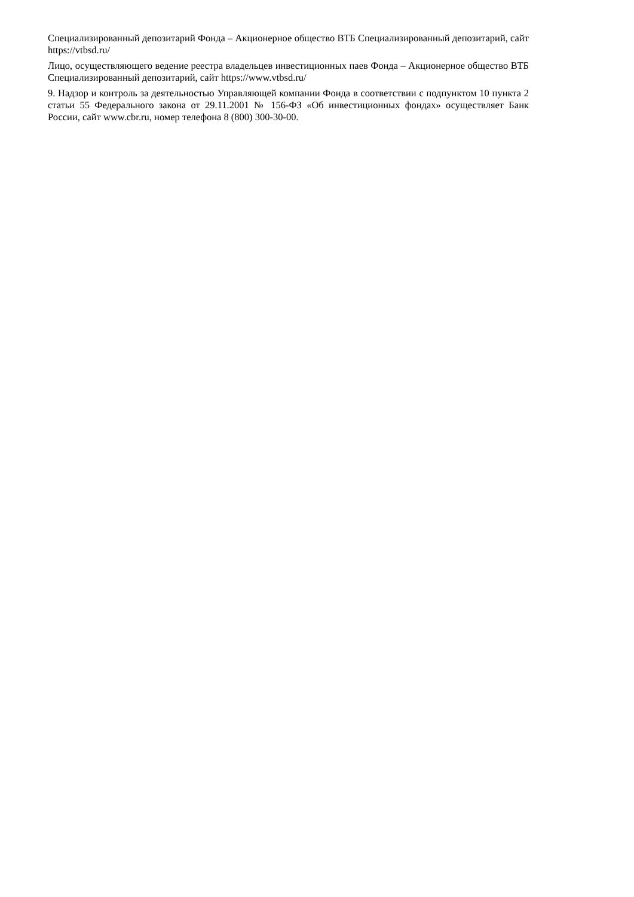Специализированный депозитарий Фонда – Акционерное общество ВТБ Специализированный депозитарий, сайт https://vtbsd.ru/
Лицо, осуществляющего ведение реестра владельцев инвестиционных паев Фонда – Акционерное общество ВТБ Специализированный депозитарий, сайт https://www.vtbsd.ru/
9. Надзор и контроль за деятельностью Управляющей компании Фонда в соответствии с подпунктом 10 пункта 2 статьи 55 Федерального закона от 29.11.2001 № 156-ФЗ «Об инвестиционных фондах» осуществляет Банк России, сайт www.cbr.ru, номер телефона 8 (800) 300-30-00.